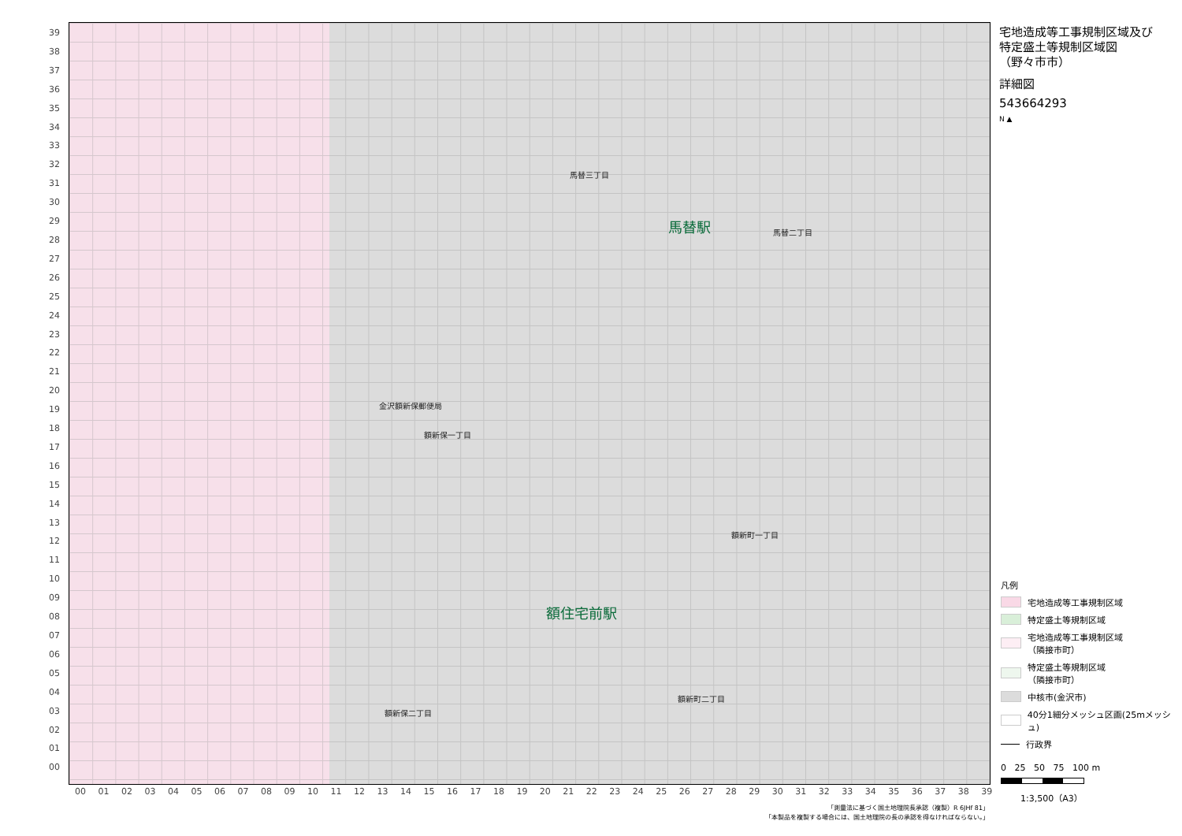39
38
37
36
35
34
33
32
31
30
29
28
27
26
25
24
23
22
21
20
19
18
17
16
15
14
13
12
11
10
09
08
07
06
05
04
03
02
01
00
馬替駅
額住宅前駅
馬替三丁目
馬替二丁目
金沢額新保郵便局
額新保一丁目
額新町一丁目
額新町二丁目
額新保二丁目
00 01 02 03 04 05 06 07 08 09 10 11 12 13 14 15 16 17 18 19 20 21 22 23 24 25 26 27 28 29 30 31 32 33 34 35 36 37 38 39
宅地造成等工事規制区域及び
特定盛土等規制区域図
（野々市市）
詳細図
543664293
N ▲
凡例
宅地造成等工事規制区域
特定盛土等規制区域
宅地造成等工事規制区域
（隣接市町）
特定盛土等規制区域
（隣接市町）
中核市(金沢市)
40分1細分メッシュ区画(25mメッシュ)
行政界
0 25 50 75 100 m
1:3,500（A3）
「測量法に基づく国土地理院長承認（複製）R 6JHf 81」
「本製品を複製する場合には、国土地理院の長の承認を得なければならない。」